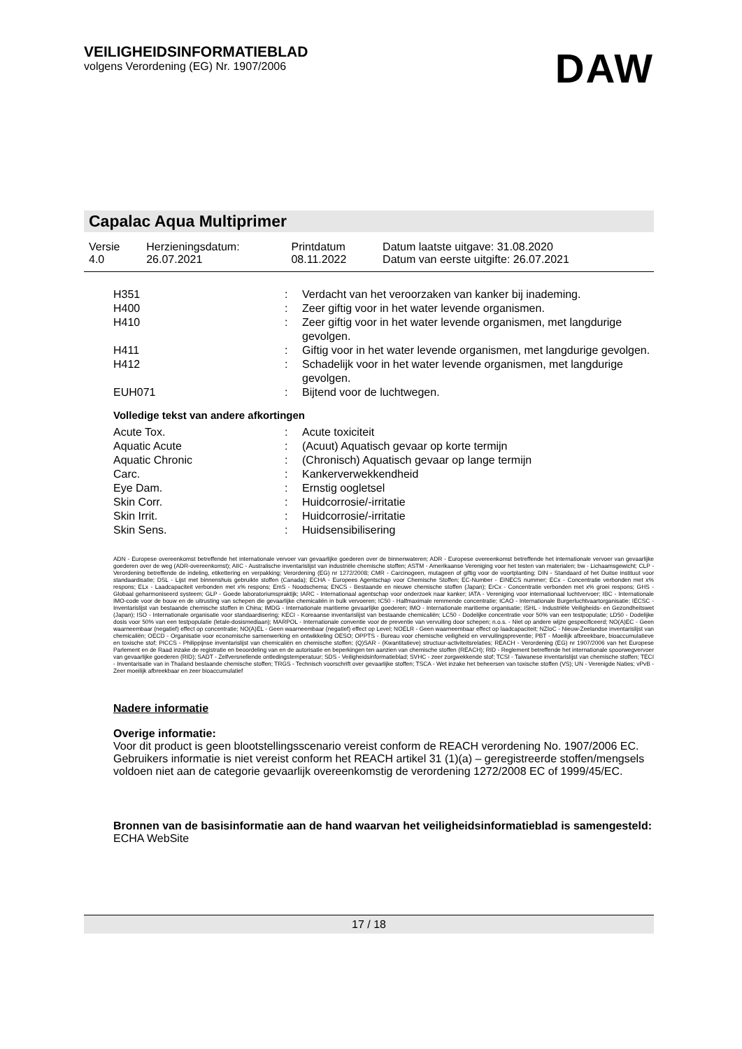VEILIGHEIDSINFORMATIEBLAD
volgens Verordening (EG) Nr. 1907/2006
DAW
Capalac Aqua Multiprimer
| Versie 4.0 | Herzieningsdatum: 26.07.2021 | Printdatum 08.11.2022 | Datum laatste uitgave: 31.08.2020 Datum van eerste uitgifte: 26.07.2021 |
| H351 | : | Verdacht van het veroorzaken van kanker bij inademing. |
| H400 | : | Zeer giftig voor in het water levende organismen. |
| H410 | : | Zeer giftig voor in het water levende organismen, met langdurige gevolgen. |
| H411 | : | Giftig voor in het water levende organismen, met langdurige gevolgen. |
| H412 | : | Schadelijk voor in het water levende organismen, met langdurige gevolgen. |
| EUH071 | : | Bijtend voor de luchtwegen. |
Volledige tekst van andere afkortingen
| Acute Tox. | : | Acute toxiciteit |
| Aquatic Acute | : | (Acuut) Aquatisch gevaar op korte termijn |
| Aquatic Chronic | : | (Chronisch) Aquatisch gevaar op lange termijn |
| Carc. | : | Kankerverwekkendheid |
| Eye Dam. | : | Ernstig oogletsel |
| Skin Corr. | : | Huidcorrosie/-irritatie |
| Skin Irrit. | : | Huidcorrosie/-irritatie |
| Skin Sens. | : | Huidsensibilisering |
ADN - Europese overeenkomst betreffende het internationale vervoer van gevaarlijke goederen over de binnenwateren; ADR - Europese overeenkomst betreffende het internationale vervoer van gevaarlijke goederen over de weg (ADR-overeenkomst); AIIC - Australische inventarislijst van industriële chemische stoffen; ASTM - Amerikaanse Vereniging voor het testen van materialen; bw - Lichaamsgewicht; CLP - Verordening betreffende de indeling, etikettering en verpakking; Verordening (EG) nr 1272/2008; CMR - Carcinogeen, mutageen of giftig voor de voortplanting; DIN - Standaard of het Duitse instituut voor standaardisatie; DSL - Lijst met binnenshuis gebruikte stoffen (Canada); ECHA - Europees Agentschap voor Chemische Stoffen; EC-Number - EINECS nummer; ECx - Concentratie verbonden met x% respons; ELx - Laadcapaciteit verbonden met x% respons; EmS - Noodschema; ENCS - Bestaande en nieuwe chemische stoffen (Japan); ErCx - Concentratie verbonden met x% groei respons; GHS - Globaal geharmoniseerd systeem; GLP - Goede laboratoriumspraktijk; IARC - Internationaal agentschap voor onderzoek naar kanker; IATA - Vereniging voor internationaal luchtvervoer; IBC - Internationale IMO-code voor de bouw en de uitrusting van schepen die gevaarlijke chemicaliën in bulk vervoeren; IC50 - Halfmaximale remmende concentratie; ICAO - Internationale Burgerluchtvaartorganisatie; IECSC - Inventarislijst van bestaande chemische stoffen in China; IMDG - Internationale maritieme gevaarlijke goederen; IMO - Internationale maritieme organisatie; ISHL - Industriële Veiligheids- en Gezondheitswet (Japan); ISO - Internationale organisatie voor standaardisering; KECI - Koreaanse inventarislijst van bestaande chemicaliën; LC50 - Dodelijke concentratie voor 50% van een testpopulatie; LD50 - Dodelijke dosis voor 50% van een testpopulatie (letale-dosismediaan); MARPOL - Internationale conventie voor de preventie van vervuiling door schepen; n.o.s. - Niet op andere wijze gespecificeerd; NO(A)EC - Geen waarneembaar (negatief) effect op concentratie; NO(A)EL - Geen waarneembaar (negatief) effect op Level; NOELR - Geen waarneembaar effect op laadcapaciteit; NZIoC - Nieuw-Zeelandse inventarislijst van chemicaliën; OECD - Organisatie voor economische samenwerking en ontwikkeling OESO; OPPTS - Bureau voor chemische veiligheid en vervuilingspreventie; PBT - Moeilijk afbreekbare, bioaccumulatieve en toxische stof; PICCS - Philippijnse inventarislijst van chemicaliën en chemische stoffen; (Q)SAR - (Kwantitatieve) structuur-activiteitsrelaties; REACH - Verordening (EG) nr 1907/2006 van het Europese Parlement en de Raad inzake de registratie en beoordeling van en de autorisatie en beperkingen ten aanzien van chemische stoffen (REACH); RID - Reglement betreffende het internationale spoorwegvervoer van gevaarlijke goederen (RID); SADT - Zelfversnellende ontledingstemperatuur; SDS - Veiligheidsinformatieblad; SVHC - zeer zorgwekkende stof; TCSI - Taiwanese inventarislijst van chemische stoffen; TECI - Inventarisatie van in Thailand bestaande chemische stoffen; TRGS - Technisch voorschrift over gevaarlijke stoffen; TSCA - Wet inzake het beheersen van toxische stoffen (VS); UN - Verenigde Naties; vPvB - Zeer moeilijk afbreekbaar en zeer bioaccumulatief
Nadere informatie
Overige informatie:
Voor dit product is geen blootstellingsscenario vereist conform de REACH verordening No. 1907/2006 EC.
Gebruikers informatie is niet vereist conform het REACH artikel 31 (1)(a) – geregistreerde stoffen/mengsels voldoen niet aan de categorie gevaarlijk overeenkomstig de verordening 1272/2008 EC of 1999/45/EC.
Bronnen van de basisinformatie aan de hand waarvan het veiligheidsinformatieblad is samengesteld:
ECHA WebSite
17 / 18